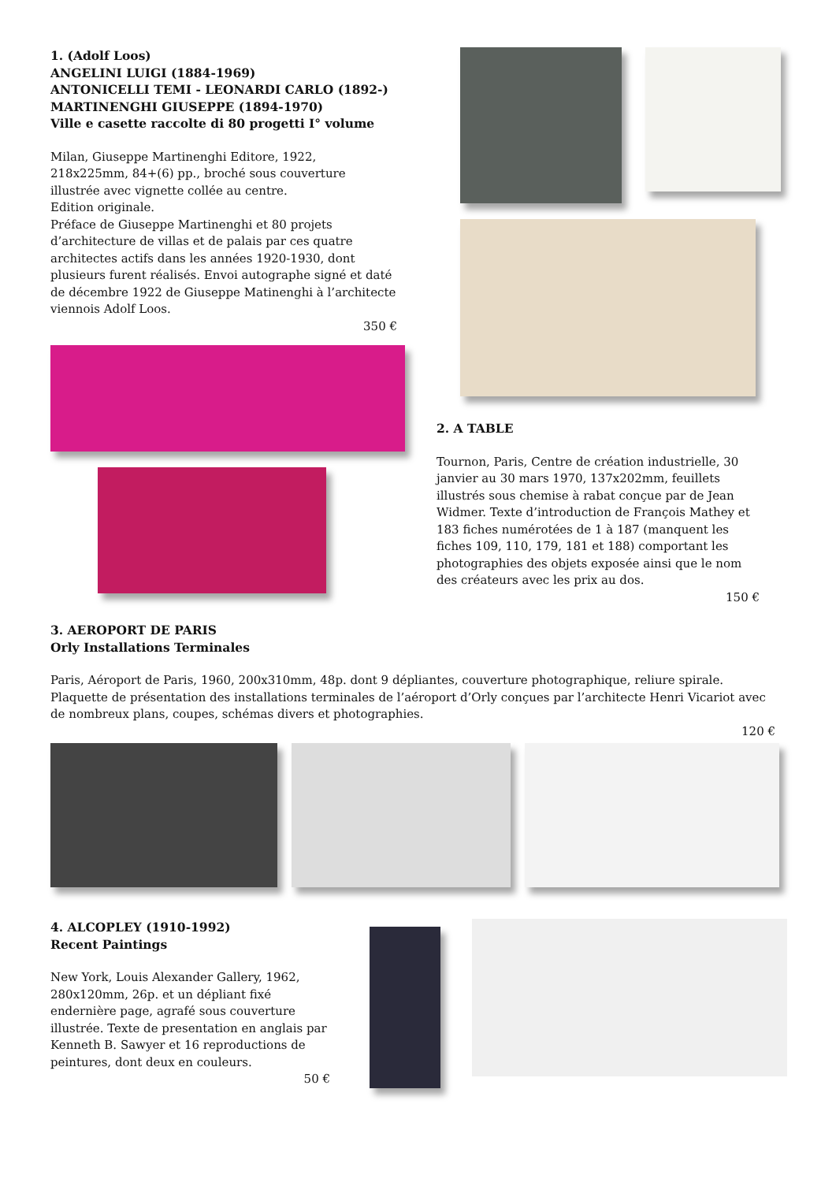1. (Adolf Loos)
ANGELINI LUIGI (1884-1969)
ANTONICELLI TEMI - LEONARDI CARLO (1892-)
MARTINENGHI GIUSEPPE (1894-1970)
Ville e casette raccolte di 80 progetti I° volume
Milan, Giuseppe Martinenghi Editore, 1922, 218x225mm, 84+(6) pp., broché sous couverture illustrée avec vignette collée au centre.
Edition originale.
Préface de Giuseppe Martinenghi et 80 projets d’architecture de villas et de palais par ces quatre architectes actifs dans les années 1920-1930, dont plusieurs furent réalisés. Envoi autographe signé et daté de décembre 1922 de Giuseppe Matinenghi à l’architecte viennois Adolf Loos.
350 €
2. A TABLE
Tournon, Paris, Centre de création industrielle, 30 janvier au 30 mars 1970, 137x202mm, feuillets illustrés sous chemise à rabat conçue par de Jean Widmer. Texte d’introduction de François Mathey et 183 fiches numérotées de 1 à 187 (manquent les fiches 109, 110, 179, 181 et 188) comportant les photographies des objets exposée ainsi que le nom des créateurs avec les prix au dos.
150 €
3. AEROPORT DE PARIS
Orly Installations Terminales
Paris, Aéroport de Paris, 1960, 200x310mm, 48p. dont 9 dépliantes, couverture photographique, reliure spirale. Plaquette de présentation des installations terminales de l’aéroport d’Orly conçues par l’architecte Henri Vicariot avec de nombreux plans, coupes, schémas divers et photographies.
120 €
4. ALCOPLEY (1910-1992)
Recent Paintings
New York, Louis Alexander Gallery, 1962, 280x120mm, 26p. et un dépliant fixé endernière page, agrafé sous couverture illustrée. Texte de presentation en anglais par Kenneth B. Sawyer et 16 reproductions de peintures, dont deux en couleurs.
50 €